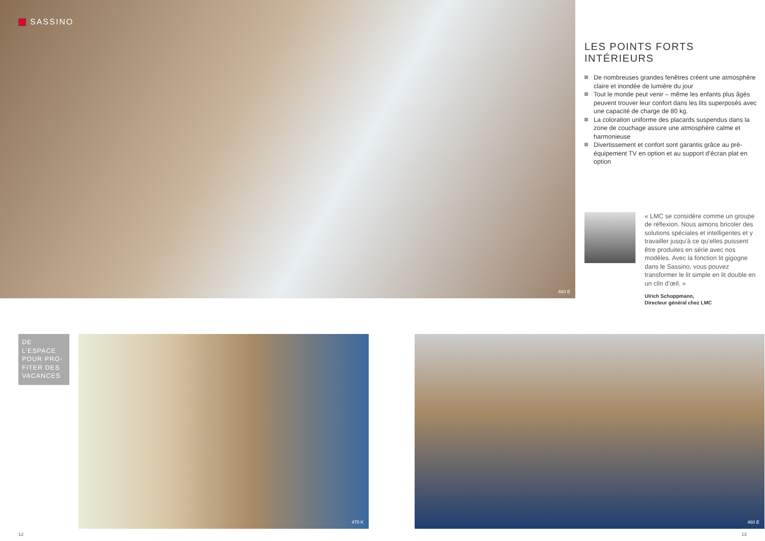SASSINO
460 E
LES POINTS FORTS INTÉRIEURS
De nombreuses grandes fenêtres créent une atmosphère claire et inondée de lumière du jour
Tout le monde peut venir – même les enfants plus âgés peuvent trouver leur confort dans les lits super­posés avec une capacité de charge de 80 kg.
La coloration uniforme des placards suspendus dans la zone de couchage assure une atmosphère calme et harmonieuse
Divertissement et confort sont garantis grâce au pré-équipement TV en option et au support d’écran plat en option
« LMC se considère comme un groupe de réflexion. Nous aimons bricoler des solutions spéciales et intelligentes et y travailler jusqu’à ce qu’elles puissent être produites en série avec nos modèles. Avec la fonction lit gigogne dans le Sassino, vous pouvez transformer le lit simple en lit double en un clin d’œil. »
Ulrich Schoppmann,
Directeur général chez LMC
DE L’ESPACE POUR PRO­FITER DES VACANCES
470 K
460 E
12 13